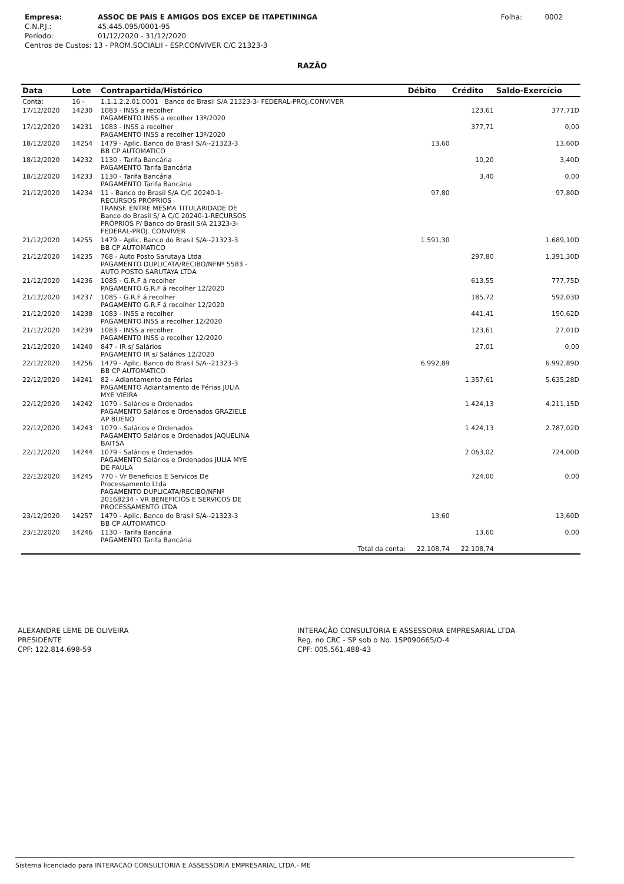| Empresa: | ASSOC DE PAIS E AMIGOS DOS EXCEP DE ITAPETININGA | Folha: | 0002 |
| C.N.P.J.: | 45.445.095/0001-95 | | |
| Período: | 01/12/2020 - 31/12/2020 | | |
| Centros de Custos: 13 - PROM.SOCIALII - ESP.CONVIVER C/C 21323-3 | | | |
RAZÃO
| Data | Lote | Contrapartida/Histórico | Débito | Crédito | Saldo-Exercício |
| --- | --- | --- | --- | --- | --- |
| Conta: | 16 - | 1.1.1.2.2.01.0001 Banco do Brasil S/A 21323-3- FEDERAL-PROJ.CONVIVER | | | |
| 17/12/2020 | 14230 | 1083 - INSS a recolher PAGAMENTO INSS a recolher 13º/2020 | | 123,61 | 377,71D |
| 17/12/2020 | 14231 | 1083 - INSS a recolher PAGAMENTO INSS a recolher 13º/2020 | | 377,71 | 0,00 |
| 18/12/2020 | 14254 | 1479 - Aplic. Banco do Brasil S/A--21323-3 BB CP AUTOMATICO | 13,60 | | 13,60D |
| 18/12/2020 | 14232 | 1130 - Tarifa Bancária PAGAMENTO Tarifa Bancária | | 10,20 | 3,40D |
| 18/12/2020 | 14233 | 1130 - Tarifa Bancária PAGAMENTO Tarifa Bancária | | 3,40 | 0,00 |
| 21/12/2020 | 14234 | 11 - Banco do Brasil S/A C/C 20240-1- RECURSOS PRÓPRIOS TRANSF. ENTRE MESMA TITULARIDADE DE Banco do Brasil S/ A C/C 20240-1-RECURSOS PRÓPRIOS P/ Banco do Brasil S/A 21323-3- FEDERAL-PROJ. CONVIVER | 97,80 | | 97,80D |
| 21/12/2020 | 14255 | 1479 - Aplic. Banco do Brasil S/A--21323-3 BB CP AUTOMATICO | 1.591,30 | | 1.689,10D |
| 21/12/2020 | 14235 | 768 - Auto Posto Sarutaya Ltda PAGAMENTO DUPLICATA/RECIBO/NFNº 5583 - AUTO POSTO SARUTAYA LTDA | | 297,80 | 1.391,30D |
| 21/12/2020 | 14236 | 1085 - G.R.F á recolher PAGAMENTO G.R.F á recolher 12/2020 | | 613,55 | 777,75D |
| 21/12/2020 | 14237 | 1085 - G.R.F á recolher PAGAMENTO G.R.F á recolher 12/2020 | | 185,72 | 592,03D |
| 21/12/2020 | 14238 | 1083 - INSS a recolher PAGAMENTO INSS a recolher 12/2020 | | 441,41 | 150,62D |
| 21/12/2020 | 14239 | 1083 - INSS a recolher PAGAMENTO INSS a recolher 12/2020 | | 123,61 | 27,01D |
| 21/12/2020 | 14240 | 847 - IR s/ Salários PAGAMENTO IR s/ Salários 12/2020 | | 27,01 | 0,00 |
| 22/12/2020 | 14256 | 1479 - Aplic. Banco do Brasil S/A--21323-3 BB CP AUTOMATICO | 6.992,89 | | 6.992,89D |
| 22/12/2020 | 14241 | 82 - Adiantamento de Férias PAGAMENTO Adiantamento de Férias JULIA MYE VIEIRA | | 1.357,61 | 5.635,28D |
| 22/12/2020 | 14242 | 1079 - Salários e Ordenados PAGAMENTO Salários e Ordenados GRAZIELE AP BUENO | | 1.424,13 | 4.211,15D |
| 22/12/2020 | 14243 | 1079 - Salários e Ordenados PAGAMENTO Salários e Ordenados JAQUELINA BAITSA | | 1.424,13 | 2.787,02D |
| 22/12/2020 | 14244 | 1079 - Salários e Ordenados PAGAMENTO Salários e Ordenados JULIA MYE DE PAULA | | 2.063,02 | 724,00D |
| 22/12/2020 | 14245 | 770 - Vr Beneficios E Servicos De Processamento Ltda PAGAMENTO DUPLICATA/RECIBO/NFNº 20168234 - VR BENEFICIOS E SERVICOS DE PROCESSAMENTO LTDA | | 724,00 | 0,00 |
| 23/12/2020 | 14257 | 1479 - Aplic. Banco do Brasil S/A--21323-3 BB CP AUTOMATICO | 13,60 | | 13,60D |
| 23/12/2020 | 14246 | 1130 - Tarifa Bancária PAGAMENTO Tarifa Bancária | | 13,60 | 0,00 |
| | | Total da conta: | 22.108,74 | 22.108,74 | |
ALEXANDRE LEME DE OLIVEIRA
PRESIDENTE
CPF: 122.814.698-59
INTERAÇÃO CONSULTORIA E ASSESSORIA EMPRESARIAL LTDA
Reg. no CRC - SP sob o No. 1SP090665/O-4
CPF: 005.561.488-43
Sistema licenciado para INTERACAO CONSULTORIA E ASSESSORIA EMPRESARIAL LTDA.- ME